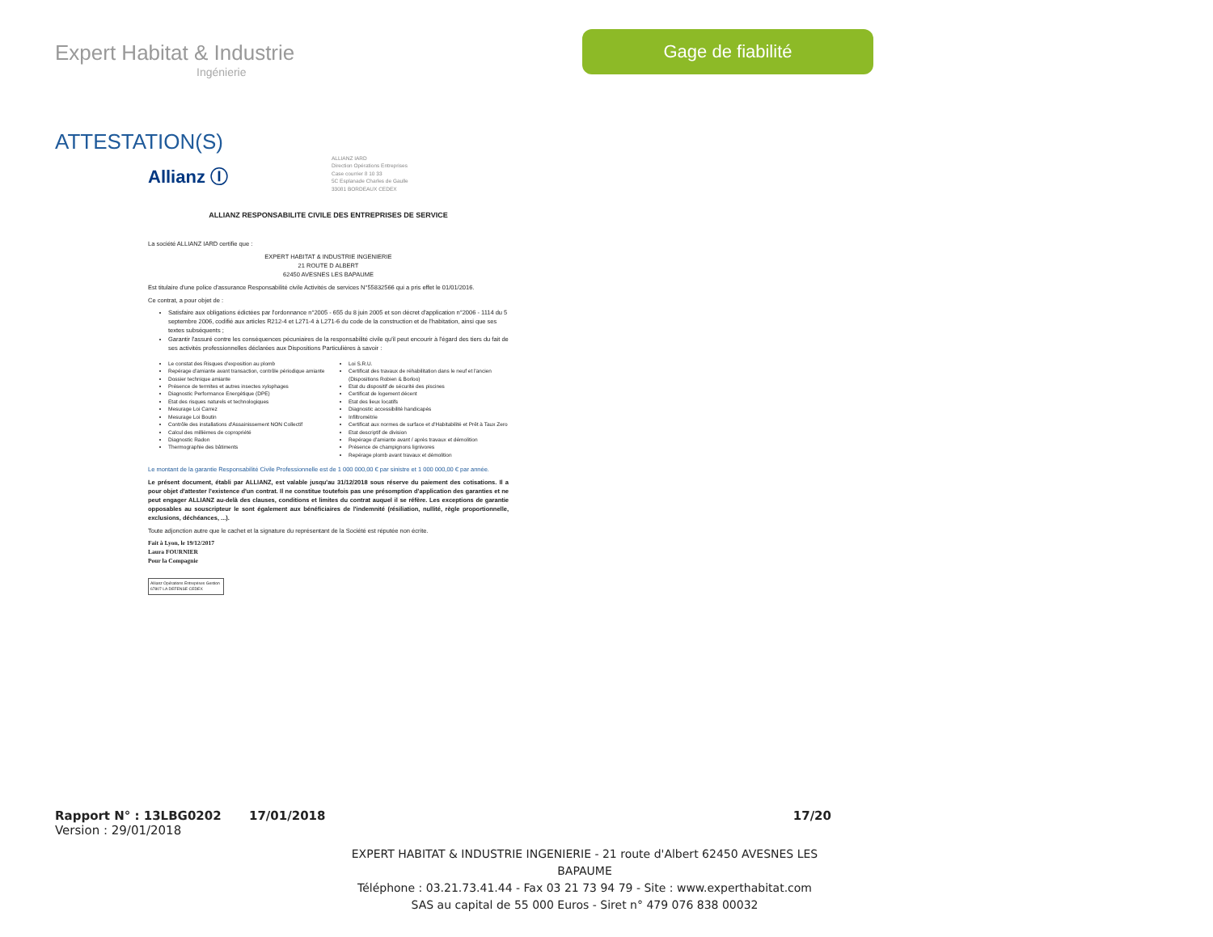Expert Habitat & Industrie
Ingénierie
Gage de fiabilité
ATTESTATION(S)
Allianz Ⓘ
ALLIANZ IARD
Direction Opérations Entreprises
Case courrier 8 10 33
5C Esplanade Charles de Gaulle
33081 BORDEAUX CEDEX
ALLIANZ RESPONSABILITE CIVILE DES ENTREPRISES DE SERVICE
La société ALLIANZ IARD certifie que :
EXPERT HABITAT & INDUSTRIE INGENIERIE
21 ROUTE D ALBERT
62450 AVESNES LES BAPAUME
Est titulaire d'une police d'assurance Responsabilité civile Activités de services N°55832566 qui a pris effet le 01/01/2016.
Ce contrat, a pour objet de :
Satisfaire aux obligations édictées par l'ordonnance n°2005 - 655 du 8 juin 2005 et son décret d'application n°2006 - 1114 du 5 septembre 2006, codifié aux articles R212-4 et L271-4 à L271-6 du code de la construction et de l'habitation, ainsi que ses textes subséquents ;
Garantir l'assuré contre les conséquences pécuniaires de la responsabilité civile qu'il peut encourir à l'égard des tiers du fait de ses activités professionnelles déclarées aux Dispositions Particulières à savoir :
Le constat des Risques d'exposition au plomb
Repérage d'amiante avant transaction, contrôle périodique amiante
Dossier technique amiante
Présence de termites et autres insectes xylophages
Diagnostic Performance Energétique (DPE)
Etat des risques naturels et technologiques
Mesurage Loi Carrez
Mesurage Loi Boutin
Contrôle des installations d'Assainissement NON Collectif
Calcul des millièmes de copropriété
Diagnostic Radon
Thermographie des bâtiments
Loi S.R.U.
Certificat des travaux de réhabilitation dans le neuf et l'ancien (Dispositions Robien & Borloo)
Etat du dispositif de sécurité des piscines
Certificat de logement décent
Etat des lieux locatifs
Diagnostic accessibilité handicapés
Infiltrométrie
Certificat aux normes de surface et d'Habitabilité et Prêt à Taux Zero
Etat descriptif de division
Repérage d'amiante avant / après travaux et démolition
Présence de champignons lignivores
Repérage plomb avant travaux et démolition
Le montant de la garantie Responsabilité Civile Professionnelle est de 1 000 000,00 € par sinistre et 1 000 000,00 € par année.
Le présent document, établi par ALLIANZ, est valable jusqu'au 31/12/2018 sous réserve du paiement des cotisations. Il a pour objet d'attester l'existence d'un contrat. Il ne constitue toutefois pas une présomption d'application des garanties et ne peut engager ALLIANZ au-delà des clauses, conditions et limites du contrat auquel il se réfère. Les exceptions de garantie opposables au souscripteur le sont également aux bénéficiaires de l'indemnité (résiliation, nullité, règle proportionnelle, exclusions, déchéances, ...).
Toute adjonction autre que le cachet et la signature du représentant de la Société est réputée non écrite.
Fait à Lyon, le 19/12/2017
Laura FOURNIER
Pour la Compagnie
Allianz Opérations Entreprises Gestion
67807 LA DEFENSE CEDEX
Rapport N° : 13LBG0202 17/01/2018 17/20
Version : 29/01/2018
EXPERT HABITAT & INDUSTRIE INGENIERIE - 21 route d'Albert 62450 AVESNES LES BAPAUME
Téléphone : 03.21.73.41.44 - Fax 03 21 73 94 79 - Site : www.experthabitat.com
SAS au capital de 55 000 Euros - Siret n° 479 076 838 00032